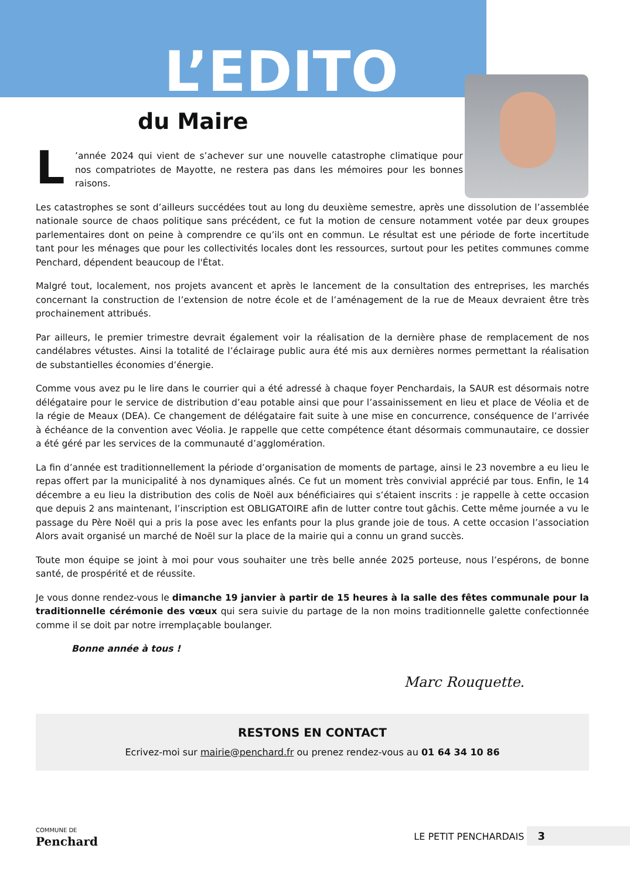L’EDITO
du Maire
L’année 2024 qui vient de s’achever sur une nouvelle catastrophe climatique pour nos compatriotes de Mayotte, ne restera pas dans les mémoires pour les bonnes raisons.
Les catastrophes se sont d’ailleurs succédées tout au long du deuxième semestre, après une dissolution de l’assemblée nationale source de chaos politique sans précédent, ce fut la motion de censure notamment votée par deux groupes parlementaires dont on peine à comprendre ce qu’ils ont en commun. Le résultat est une période de forte incertitude tant pour les ménages que pour les collectivités locales dont les ressources, surtout pour les petites communes comme Penchard, dépendent beaucoup de l'État.
Malgré tout, localement, nos projets avancent et après le lancement de la consultation des entreprises, les marchés concernant la construction de l’extension de notre école et de l’aménagement de la rue de Meaux devraient être très prochainement attribués.
Par ailleurs, le premier trimestre devrait également voir la réalisation de la dernière phase de remplacement de nos candélabres vétustes. Ainsi la totalité de l’éclairage public aura été mis aux dernières normes permettant la réalisation de substantielles économies d’énergie.
Comme vous avez pu le lire dans le courrier qui a été adressé à chaque foyer Penchardais, la SAUR est désormais notre délégataire pour le service de distribution d’eau potable ainsi que pour l’assainissement en lieu et place de Véolia et de la régie de Meaux (DEA). Ce changement de délégataire fait suite à une mise en concurrence, conséquence de l’arrivée à échéance de la convention avec Véolia. Je rappelle que cette compétence étant désormais communautaire, ce dossier a été géré par les services de la communauté d’agglomération.
La fin d’année est traditionnellement la période d’organisation de moments de partage, ainsi le 23 novembre a eu lieu le repas offert par la municipalité à nos dynamiques aînés. Ce fut un moment très convivial apprécié par tous. Enfin, le 14 décembre a eu lieu la distribution des colis de Noël aux bénéficiaires qui s’étaient inscrits : je rappelle à cette occasion que depuis 2 ans maintenant, l’inscription est OBLIGATOIRE afin de lutter contre tout gâchis. Cette même journée a vu le passage du Père Noël qui a pris la pose avec les enfants pour la plus grande joie de tous. A cette occasion l’association Alors avait organisé un marché de Noël sur la place de la mairie qui a connu un grand succès.
Toute mon équipe se joint à moi pour vous souhaiter une très belle année 2025 porteuse, nous l’espérons, de bonne santé, de prospérité et de réussite.
Je vous donne rendez-vous le dimanche 19 janvier à partir de 15 heures à la salle des fêtes communale pour la traditionnelle cérémonie des vœux qui sera suivie du partage de la non moins traditionnelle galette confectionnée comme il se doit par notre irremplaçable boulanger.
Bonne année à tous !
Marc Rouquette.
RESTONS EN CONTACT
Ecrivez-moi sur mairie@penchard.fr ou prenez rendez-vous au 01 64 34 10 86
COMMUNE DE
Penchard
LE PETIT PENCHARDAIS 3